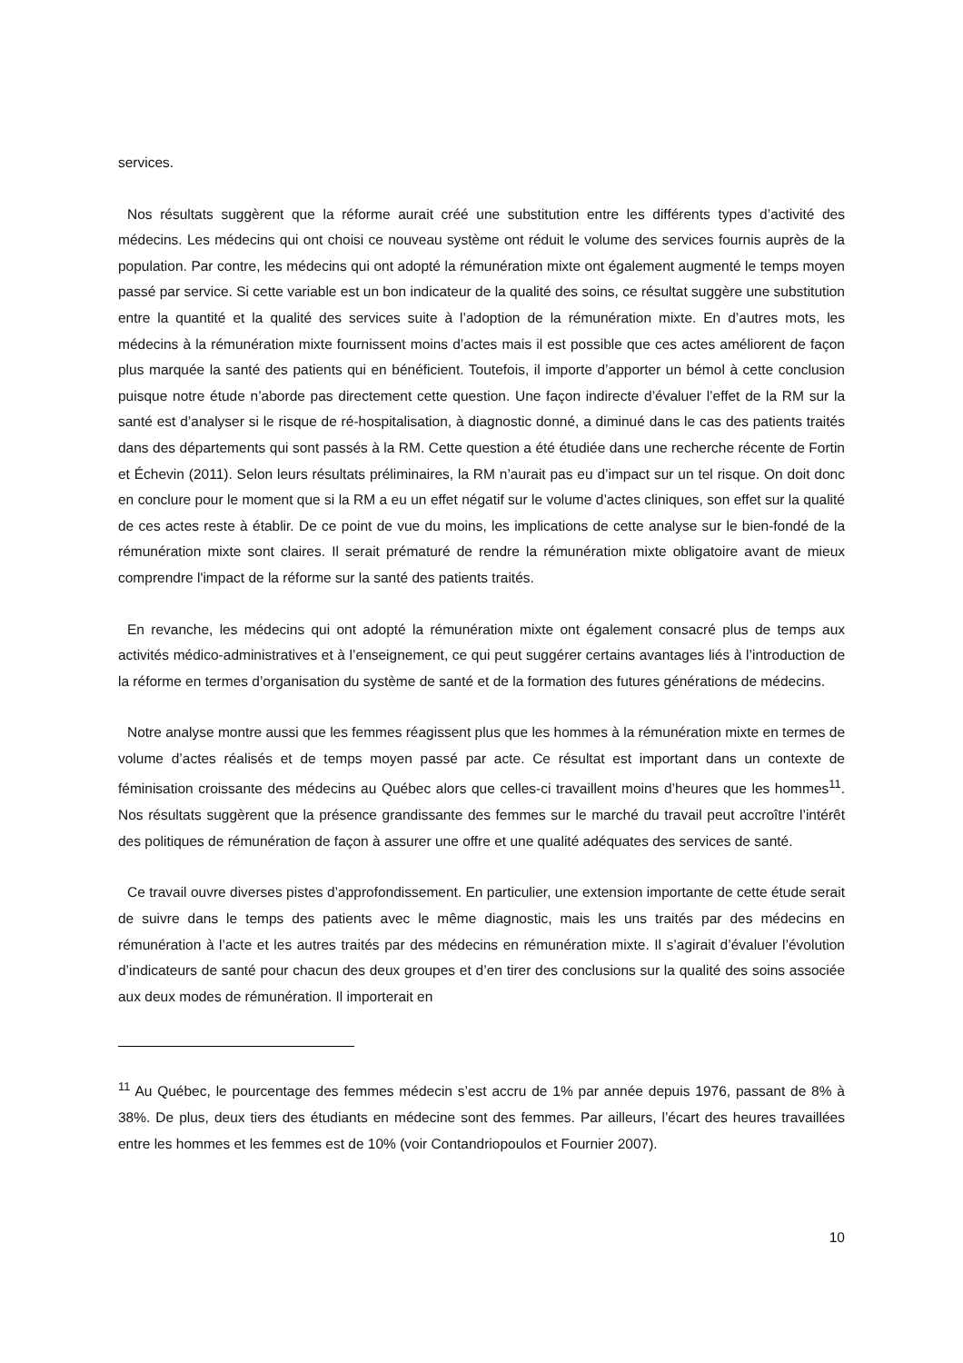services.
Nos résultats suggèrent que la réforme aurait créé une substitution entre les différents types d’activité des médecins. Les médecins qui ont choisi ce nouveau système ont réduit le volume des services fournis auprès de la population. Par contre, les médecins qui ont adopté la rémunération mixte ont également augmenté le temps moyen passé par service. Si cette variable est un bon indicateur de la qualité des soins, ce résultat suggère une substitution entre la quantité et la qualité des services suite à l’adoption de la rémunération mixte. En d’autres mots, les médecins à la rémunération mixte fournissent moins d’actes mais il est possible que ces actes améliorent de façon plus marquée la santé des patients qui en bénéficient. Toutefois, il importe d’apporter un bémol à cette conclusion puisque notre étude n’aborde pas directement cette question. Une façon indirecte d’évaluer l’effet de la RM sur la santé est d’analyser si le risque de ré-hospitalisation, à diagnostic donné, a diminué dans le cas des patients traités dans des départements qui sont passés à la RM. Cette question a été étudiée dans une recherche récente de Fortin et Échevin (2011). Selon leurs résultats préliminaires, la RM n’aurait pas eu d’impact sur un tel risque. On doit donc en conclure pour le moment que si la RM a eu un effet négatif sur le volume d’actes cliniques, son effet sur la qualité de ces actes reste à établir. De ce point de vue du moins, les implications de cette analyse sur le bien-fondé de la rémunération mixte sont claires. Il serait prématuré de rendre la rémunération mixte obligatoire avant de mieux comprendre l'impact de la réforme sur la santé des patients traités.
En revanche, les médecins qui ont adopté la rémunération mixte ont également consacré plus de temps aux activités médico-administratives et à l’enseignement, ce qui peut suggérer certains avantages liés à l’introduction de la réforme en termes d’organisation du système de santé et de la formation des futures générations de médecins.
Notre analyse montre aussi que les femmes réagissent plus que les hommes à la rémunération mixte en termes de volume d’actes réalisés et de temps moyen passé par acte. Ce résultat est important dans un contexte de féminisation croissante des médecins au Québec alors que celles-ci travaillent moins d’heures que les hommes<sup>11</sup>. Nos résultats suggèrent que la présence grandissante des femmes sur le marché du travail peut accroître l’intérêt des politiques de rémunération de façon à assurer une offre et une qualité adéquates des services de santé.
Ce travail ouvre diverses pistes d’approfondissement. En particulier, une extension importante de cette étude serait de suivre dans le temps des patients avec le même diagnostic, mais les uns traités par des médecins en rémunération à l’acte et les autres traités par des médecins en rémunération mixte. Il s’agirait d’évaluer l’évolution d’indicateurs de santé pour chacun des deux groupes et d’en tirer des conclusions sur la qualité des soins associée aux deux modes de rémunération. Il importerait en
<sup>11</sup> Au Québec, le pourcentage des femmes médecin s’est accru de 1% par année depuis 1976, passant de 8% à 38%. De plus, deux tiers des étudiants en médecine sont des femmes. Par ailleurs, l’écart des heures travaillées entre les hommes et les femmes est de 10% (voir Contandriopoulos et Fournier 2007).
10